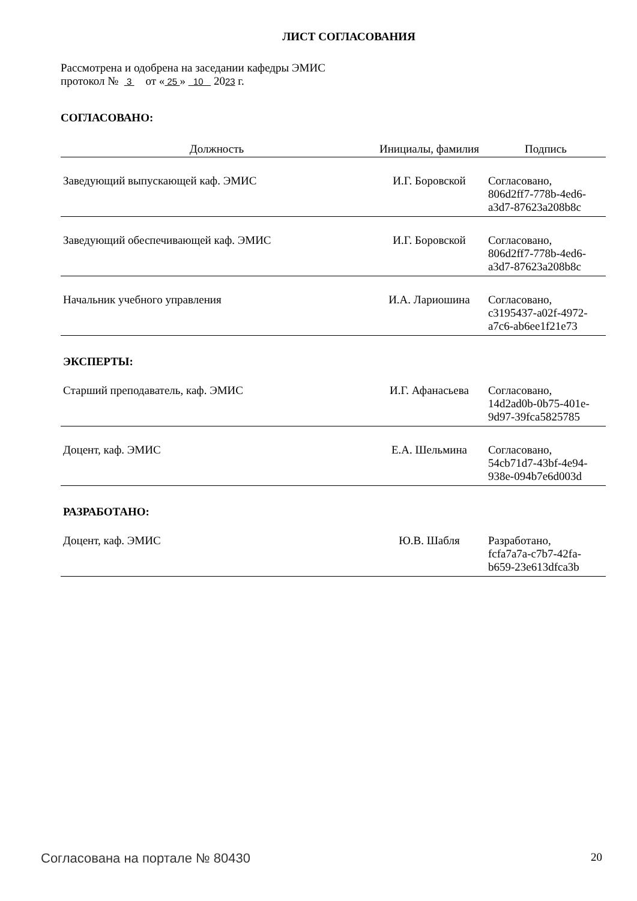ЛИСТ СОГЛАСОВАНИЯ
Рассмотрена и одобрена на заседании кафедры ЭМИС
протокол № 3 от « 25 » 10 2023 г.
СОГЛАСОВАНО:
| Должность | Инициалы, фамилия | Подпись |
| --- | --- | --- |
| Заведующий выпускающей каф. ЭМИС | И.Г. Боровской | Согласовано, 806d2ff7-778b-4ed6- a3d7-87623a208b8c |
| Заведующий обеспечивающей каф. ЭМИС | И.Г. Боровской | Согласовано, 806d2ff7-778b-4ed6- a3d7-87623a208b8c |
| Начальник учебного управления | И.А. Лариошина | Согласовано, c3195437-a02f-4972- a7c6-ab6ee1f21e73 |
| ЭКСПЕРТЫ: | | |
| Старший преподаватель, каф. ЭМИС | И.Г. Афанасьева | Согласовано, 14d2ad0b-0b75-401e- 9d97-39fca5825785 |
| Доцент, каф. ЭМИС | Е.А. Шельмина | Согласовано, 54cb71d7-43bf-4e94- 938e-094b7e6d003d |
| РАЗРАБОТАНО: | | |
| Доцент, каф. ЭМИС | Ю.В. Шабля | Разработано, fcfa7a7a-c7b7-42fa- b659-23e613dfca3b |
Согласована на портале № 80430 20